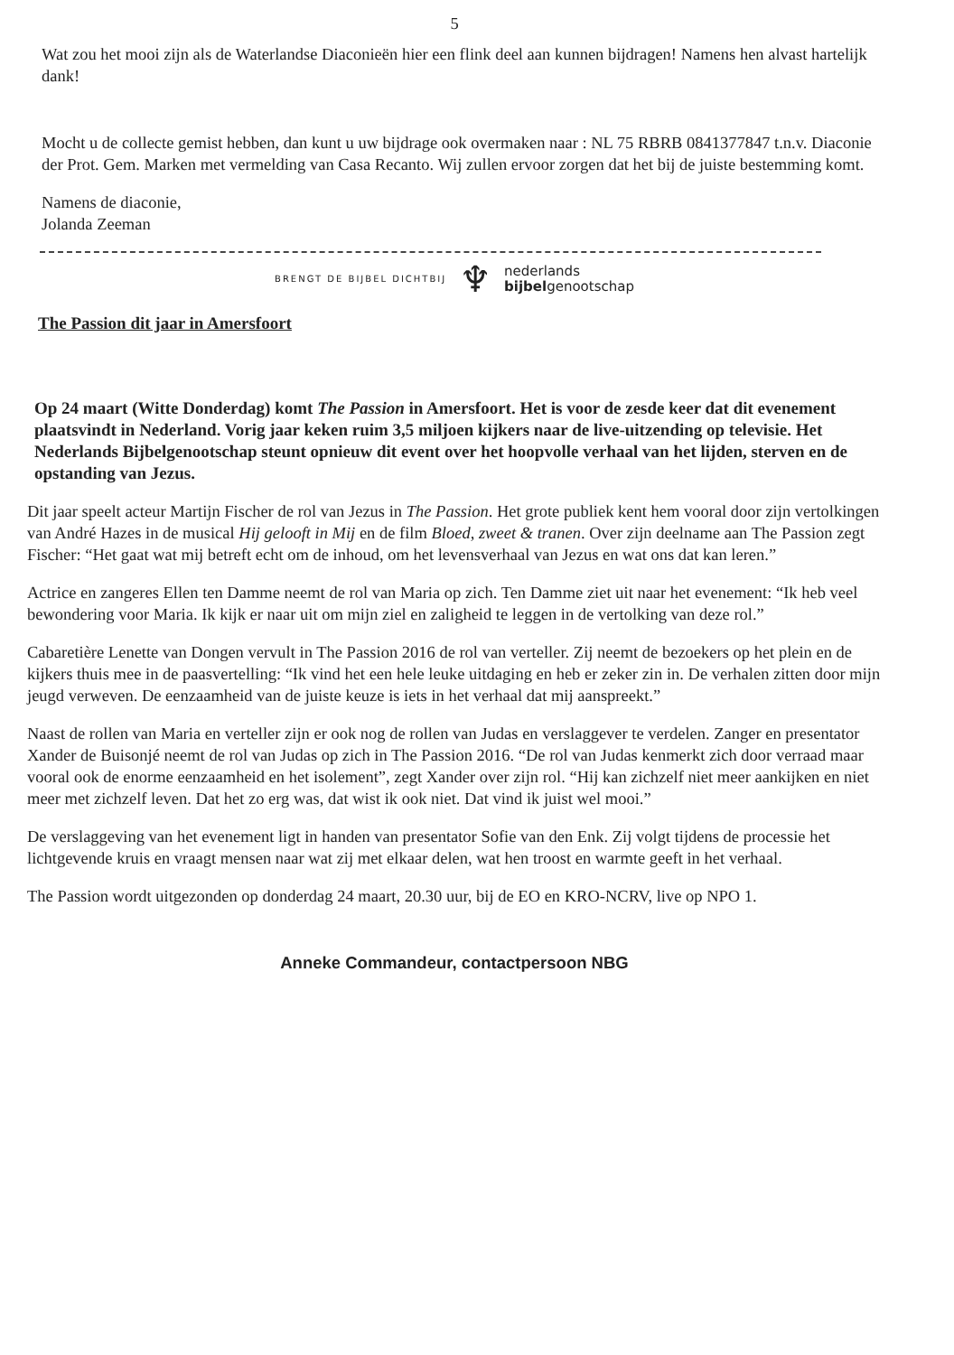5
Wat zou het mooi zijn als de Waterlandse Diaconieën hier een flink deel aan kunnen bijdragen! Namens hen alvast hartelijk dank!
Mocht u de collecte gemist hebben, dan kunt u uw bijdrage ook overmaken naar : NL 75 RBRB 0841377847 t.n.v. Diaconie der Prot. Gem. Marken met vermelding van Casa Recanto. Wij zullen ervoor zorgen dat het bij de juiste bestemming komt.
Namens de diaconie,
Jolanda Zeeman
BRENGT DE BIJBEL DICHTBIJ ♆ nederlands
bijbelgenootschap
The Passion dit jaar in Amersfoort
Op 24 maart (Witte Donderdag) komt The Passion in Amersfoort. Het is voor de zesde keer dat dit evenement plaatsvindt in Nederland. Vorig jaar keken ruim 3,5 miljoen kijkers naar de live-uitzending op televisie. Het Nederlands Bijbelgenootschap steunt opnieuw dit event over het hoopvolle verhaal van het lijden, sterven en de opstanding van Jezus.
Dit jaar speelt acteur Martijn Fischer de rol van Jezus in The Passion. Het grote publiek kent hem vooral door zijn vertolkingen van André Hazes in de musical Hij gelooft in Mij en de film Bloed, zweet & tranen. Over zijn deelname aan The Passion zegt Fischer: “Het gaat wat mij betreft echt om de inhoud, om het levensverhaal van Jezus en wat ons dat kan leren.”
Actrice en zangeres Ellen ten Damme neemt de rol van Maria op zich. Ten Damme ziet uit naar het evenement: “Ik heb veel bewondering voor Maria. Ik kijk er naar uit om mijn ziel en zaligheid te leggen in de vertolking van deze rol.”
Cabaretière Lenette van Dongen vervult in The Passion 2016 de rol van verteller. Zij neemt de bezoekers op het plein en de kijkers thuis mee in de paasvertelling: “Ik vind het een hele leuke uitdaging en heb er zeker zin in. De verhalen zitten door mijn jeugd verweven. De eenzaamheid van de juiste keuze is iets in het verhaal dat mij aanspreekt.”
Naast de rollen van Maria en verteller zijn er ook nog de rollen van Judas en verslaggever te verdelen. Zanger en presentator Xander de Buisonjé neemt de rol van Judas op zich in The Passion 2016. “De rol van Judas kenmerkt zich door verraad maar vooral ook de enorme eenzaamheid en het isolement”, zegt Xander over zijn rol. “Hij kan zichzelf niet meer aankijken en niet meer met zichzelf leven. Dat het zo erg was, dat wist ik ook niet. Dat vind ik juist wel mooi.”
De verslaggeving van het evenement ligt in handen van presentator Sofie van den Enk. Zij volgt tijdens de processie het lichtgevende kruis en vraagt mensen naar wat zij met elkaar delen, wat hen troost en warmte geeft in het verhaal.
The Passion wordt uitgezonden op donderdag 24 maart, 20.30 uur, bij de EO en KRO-NCRV, live op NPO 1.
Anneke Commandeur, contactpersoon NBG